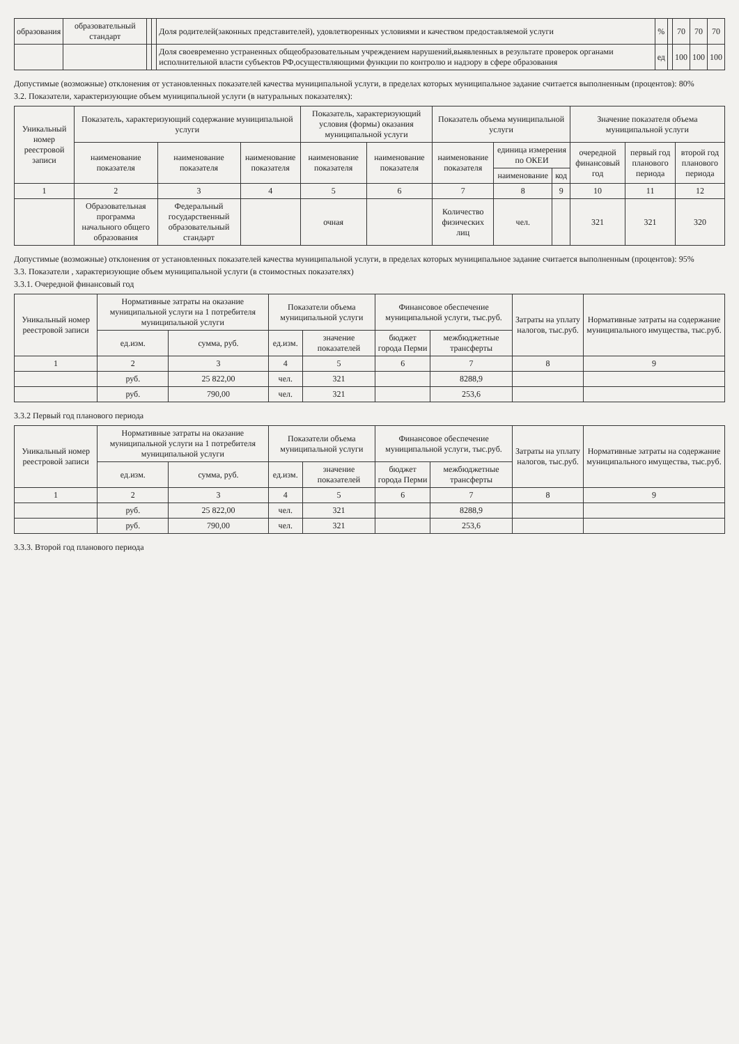| образования | образовательный стандарт | | | Доля родителей(законных представителей), удовлетворенных условиями и качеством предоставляемой услуги | % | | 70 | 70 | 70 |
| | | | | Доля своевременно устраненных общеобразовательным учреждением нарушений,выявленных в результате проверок органами исполнительной власти субъектов РФ,осуществляющими функции по контролю и надзору в сфере образования | ед | | 100 | 100 | 100 |
Допустимые (возможные) отклонения от установленных показателей качества муниципальной услуги, в пределах которых муниципальное задание считается выполненным (процентов): 80%
3.2. Показатели, характеризующие объем муниципальной услуги (в натуральных показателях):
| Уникальный номер реестровой записи | Показатель, характеризующий содержание муниципальной услуги | | | Показатель, характеризующий условия (формы) оказания муниципальной услуги | | Показатель объема муниципальной услуги | | | Значение показателя объема муниципальной услуги | | |
| --- | --- | --- | --- | --- | --- | --- | --- | --- | --- | --- | --- |
| | наименование показателя | наименование показателя | наименование показателя | наименование показателя | наименование показателя | наименование показателя | единица измерения по ОКЕИ | | очередной финансовый год | первый год планового периода | второй год планового периода |
| | | | | | | | наименование | код | | | |
| 1 | 2 | 3 | 4 | 5 | 6 | 7 | 8 | 9 | 10 | 11 | 12 |
| | Образовательная программа начального общего образования | Федеральный государственный образовательный стандарт | | очная | | Количество физических лиц | чел. | | 321 | 321 | 320 |
Допустимые (возможные) отклонения от установленных показателей качества муниципальной услуги, в пределах которых муниципальное задание считается выполненным (процентов): 95%
3.3. Показатели , характеризующие объем муниципальной услуги (в стоимостных показателях)
3.3.1. Очередной финансовый год
| Уникальный номер реестровой записи | Нормативные затраты на оказание муниципальной услуги на 1 потребителя муниципальной услуги | | Показатели объема муниципальной услуги | | Финансовое обеспечение муниципальной услуги, тыс.руб. | | Затраты на уплату налогов, тыс.руб. | Нормативные затраты на содержание муниципального имущества, тыс.руб. |
| --- | --- | --- | --- | --- | --- | --- | --- | --- |
| | ед.изм. | сумма, руб. | ед.изм. | значение показателей | бюджет города Перми | межбюджетные трансферты | | |
| 1 | 2 | 3 | 4 | 5 | 6 | 7 | 8 | 9 |
| | руб. | 25 822,00 | чел. | 321 | | 8288,9 | | |
| | руб. | 790,00 | чел. | 321 | | 253,6 | | |
3.3.2 Первый год планового периода
| Уникальный номер реестровой записи | Нормативные затраты на оказание муниципальной услуги на 1 потребителя муниципальной услуги | | Показатели объема муниципальной услуги | | Финансовое обеспечение муниципальной услуги, тыс.руб. | | Затраты на уплату налогов, тыс.руб. | Нормативные затраты на содержание муниципального имущества, тыс.руб. |
| --- | --- | --- | --- | --- | --- | --- | --- | --- |
| | ед.изм. | сумма, руб. | ед.изм. | значение показателей | бюджет города Перми | межбюджетные трансферты | | |
| 1 | 2 | 3 | 4 | 5 | 6 | 7 | 8 | 9 |
| | руб. | 25 822,00 | чел. | 321 | | 8288,9 | | |
| | руб. | 790,00 | чел. | 321 | | 253,6 | | |
3.3.3. Второй год планового периода